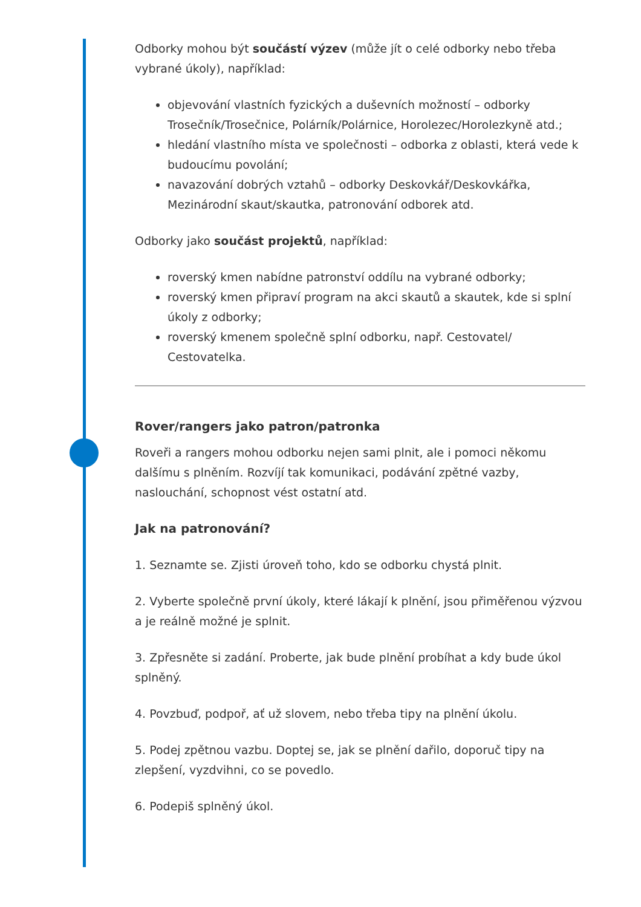Odborky mohou být součástí výzev (může jít o celé odborky nebo třeba vybrané úkoly), například:
objevování vlastních fyzických a duševních možností – odborky Trosečník/Trosečnice, Polárník/Polárnice, Horolezec/Horolezkyně atd.;
hledání vlastního místa ve společnosti – odborka z oblasti, která vede k budoucímu povolání;
navazování dobrých vztahů – odborky Deskovkář/Deskovkářka, Mezinárodní skaut/skautka, patronování odborek atd.
Odborky jako součást projektů, například:
roverský kmen nabídne patronství oddílu na vybrané odborky;
roverský kmen připraví program na akci skautů a skautek, kde si splní úkoly z odborky;
roverský kmenem společně splní odborku, např. Cestovatel/ Cestovatelka.
Rover/rangers jako patron/patronka
Roveři a rangers mohou odborku nejen sami plnit, ale i pomoci někomu dalšímu s plněním. Rozvíjí tak komunikaci, podávání zpětné vazby, naslouchání, schopnost vést ostatní atd.
Jak na patronování?
1. Seznamte se. Zjisti úroveň toho, kdo se odborku chystá plnit.
2. Vyberte společně první úkoly, které lákají k plnění, jsou přiměřenou výzvou a je reálně možné je splnit.
3. Zpřesněte si zadání. Proberte, jak bude plnění probíhat a kdy bude úkol splněný.
4. Povzbuď, podpoř, ať už slovem, nebo třeba tipy na plnění úkolu.
5. Podej zpětnou vazbu. Doptej se, jak se plnění dařilo, doporuč tipy na zlepšení, vyzdvihni, co se povedlo.
6. Podepiš splněný úkol.